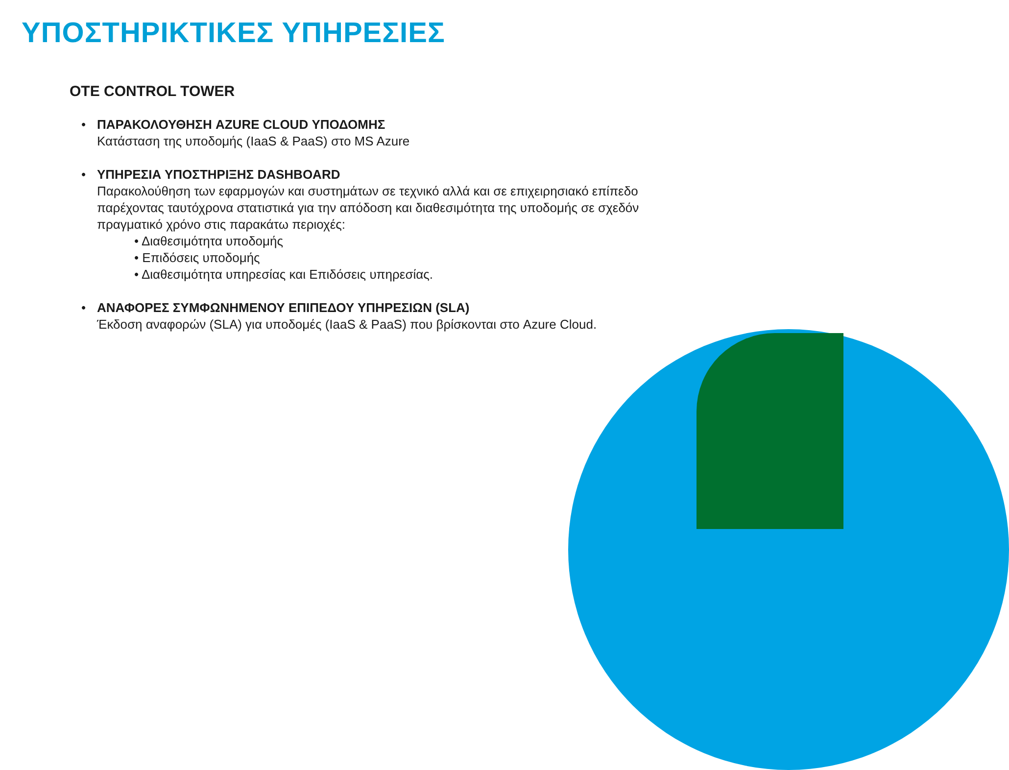ΥΠΟΣΤΗΡΙΚΤΙΚΕΣ ΥΠΗΡΕΣΙΕΣ
OTE CONTROL TOWER
• ΠΑΡΑΚΟΛΟΥΘΗΣΗ AZURE CLOUD ΥΠΟΔΟΜΗΣ
Κατάσταση της υποδομής (IaaS & PaaS) στο MS Azure
• ΥΠΗΡΕΣΙΑ ΥΠΟΣΤΗΡΙΞΗΣ DASHBOARD
Παρακολούθηση των εφαρμογών και συστημάτων σε τεχνικό αλλά και σε επιχειρησιακό επίπεδο παρέχοντας ταυτόχρονα στατιστικά για την απόδοση και διαθεσιμότητα της υποδομής σε σχεδόν πραγματικό χρόνο στις παρακάτω περιοχές:
• Διαθεσιμότητα υποδομής
• Επιδόσεις υποδομής
• Διαθεσιμότητα υπηρεσίας και Επιδόσεις υπηρεσίας.
• ΑΝΑΦΟΡΕΣ ΣΥΜΦΩΝΗΜΕΝΟΥ ΕΠΙΠΕΔΟΥ ΥΠΗΡΕΣΙΩΝ (SLA)
Έκδοση αναφορών (SLA) για υποδομές (IaaS & PaaS) που βρίσκονται στο Azure Cloud.